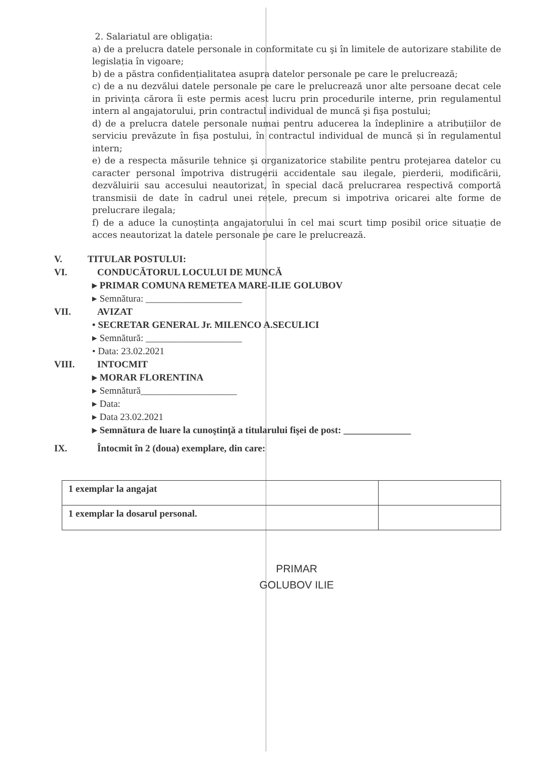2. Salariatul are obligația:
a) de a prelucra datele personale in conformitate cu şi în limitele de autorizare stabilite de legislația în vigoare;
b) de a păstra confidențialitatea asupra datelor personale pe care le prelucrează;
c) de a nu dezvălui datele personale pe care le prelucrează unor alte persoane decat cele in privința cărora îi este permis acest lucru prin procedurile interne, prin regulamentul intern al angajatorului, prin contractul individual de muncă şi fişa postului;
d) de a prelucra datele personale numai pentru aducerea la îndeplinire a atribuțiilor de serviciu prevăzute în fișa postului, în contractul individual de muncă și în regulamentul intern;
e) de a respecta măsurile tehnice şi organizatorice stabilite pentru protejarea datelor cu caracter personal împotriva distrugerii accidentale sau ilegale, pierderii, modificării, dezvăluirii sau accesului neautorizat, în special dacă prelucrarea respectivă comportă transmisii de date în cadrul unei rețele, precum si impotriva oricarei alte forme de prelucrare ilegala;
f) de a aduce la cunoștința angajatorului în cel mai scurt timp posibil orice situație de acces neautorizat la datele personale pe care le prelucrează.
V. TITULAR POSTULUI:
VI. CONDUCĂTORUL LOCULUI DE MUNCĂ
▸ PRIMAR COMUNA REMETEA MARE-ILIE GOLUBOV
▸ Semnătura: ____________________
VII. AVIZAT
• SECRETAR GENERAL Jr. MILENCO A.SECULICI
▸ Semnătură: ____________________
• Data: 23.02.2021
VIII. INTOCMIT
▸ MORAR FLORENTINA
▸ Semnătură____________________
▸ Data:
▸ Data 23.02.2021
▸ Semnătura de luare la cunoştinţă a titularului fişei de post: ______________
IX. Întocmit în 2 (doua) exemplare, din care:
| 1 exemplar la angajat | |
| 1 exemplar la dosarul personal. | |
PRIMAR
GOLUBOV ILIE